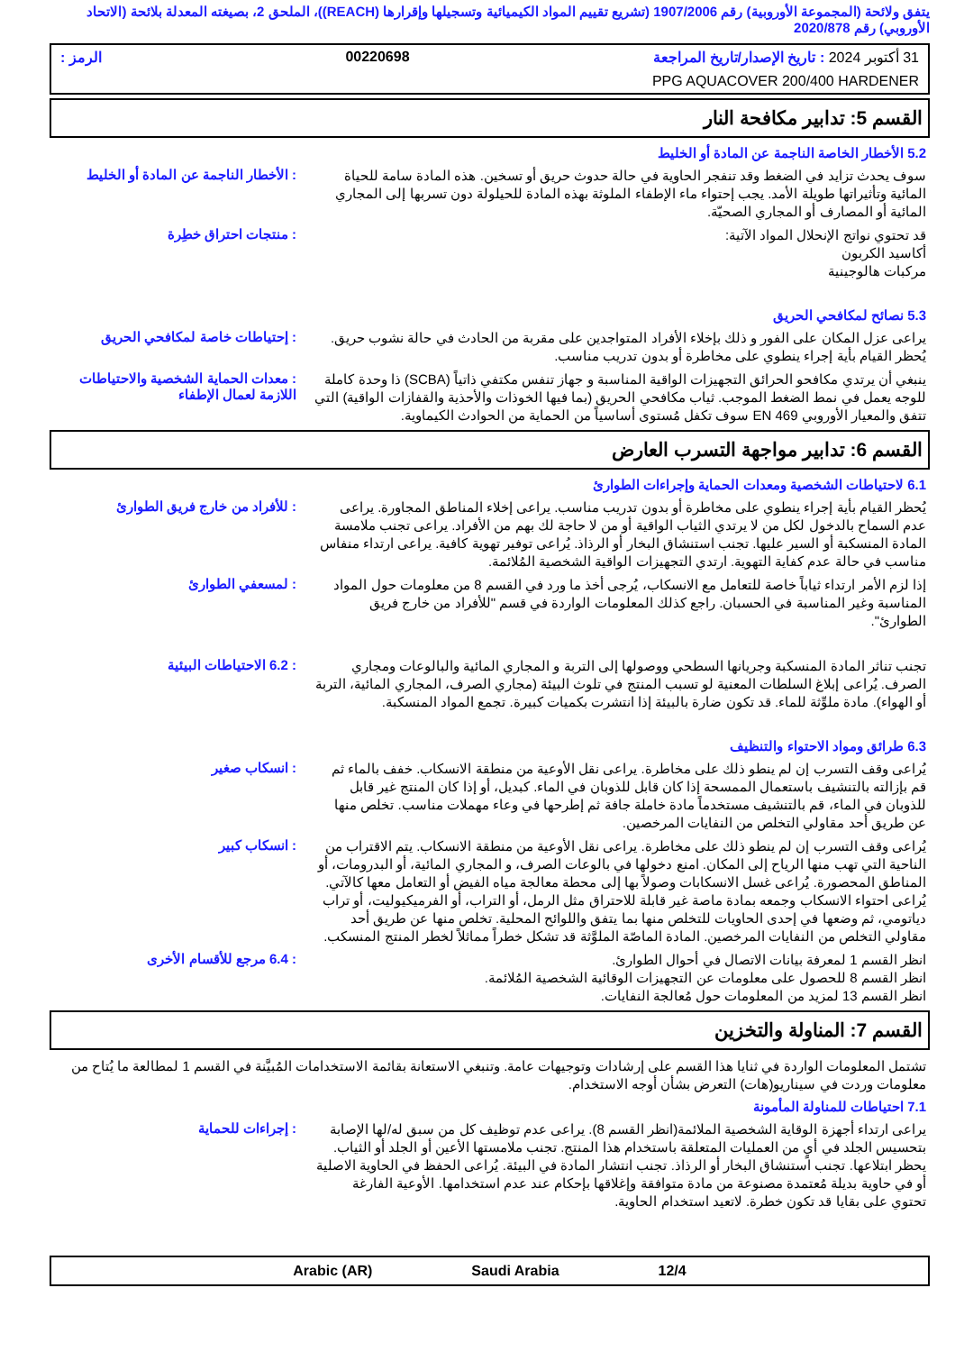يتفق ولائحة (المجموعة الأوروبية) رقم 1907/2006 (تشريع تقييم المواد الكيميائية وتسجيلها وإقرارها (REACH))، الملحق 2، بصيغته المعدلة بلائحة (الاتحاد الأوروبي) رقم 2020/878
31 أكتوبر 2024 : تاريخ الإصدار/تاريخ المراجعة 00220698 الرمز :
PPG AQUACOVER 200/400 HARDENER
القسم 5: تدابير مكافحة النار
5.2 الأخطار الخاصة الناجمة عن المادة أو الخليط
: الأخطار الناجمة عن المادة أو الخليط
سوف يحدث تزايد في الضغط وقد تنفجر الحاوية في حالة حدوث حريق أو تسخين. هذه المادة سامة للحياة المائية وتأثيراتها طويلة الأمد. يجب إحتواء ماء الإطفاء الملوثة بهذه المادة للحيلولة دون تسربها إلى المجاري المائية أو المصارف أو المجاري الصحيّة.
: منتجات احتراق خطِرة
قد تحتوي نواتج الإنحلال المواد الآتية:
أكاسيد الكربون
مركبات هالوجينية
5.3 نصائح لمكافحي الحريق
: إحتياطات خاصة لمكافحي الحريق
يراعى عزل المكان على الفور و ذلك بإخلاء الأفراد المتواجدين على مقربة من الحادث في حالة نشوب حريق. يُحظر القيام بأية إجراء ينطوي على مخاطرة أو بدون تدريب مناسب.
: معدات الحماية الشخصية والاحتياطات اللازمة لعمال الإطفاء
ينبغي أن يرتدي مكافحو الحرائق التجهيزات الواقية المناسبة و جهاز تنفس مكتفي ذاتياً (SCBA) ذا وحدة كاملة للوجه يعمل في نمط الضغط الموجب. ثياب مكافحي الحريق (بما فيها الخوذات والأحذية والقفازات الواقية) التي تتفق والمعيار الأوروبي EN 469 سوف تكفل مُستوى أساسياً من الحماية من الحوادث الكيماوية.
القسم 6: تدابير مواجهة التسرب العارض
6.1 لاحتياطات الشخصية ومعدات الحماية وإجراءات الطوارئ
: للأفراد من خارج فريق الطوارئ
يُحظر القيام بأية إجراء ينطوي على مخاطرة أو بدون تدريب مناسب. يراعى إخلاء المناطق المجاورة. يراعى عدم السماح بالدخول لكل من لا يرتدي الثياب الواقية أو من لا حاجة لك بهم من الأفراد. يراعى تجنب ملامسة المادة المنسكبة أو السير عليها. تجنب استنشاق البخار أو الرذاذ. يُراعى توفير تهوية كافية. يراعى ارتداء منفاس مناسب في حالة عدم كفاية التهوية. ارتدي التجهيزات الواقية الشخصية المُلائمة.
: لمسعفي الطوارئ
إذا لزم الأمر ارتداء ثياباً خاصة للتعامل مع الانسكاب، يُرجى أخذ ما ورد في القسم 8 من معلومات حول المواد المناسبة وغير المناسبة في الحسبان. راجع كذلك المعلومات الواردة في قسم "للأفراد من خارج فريق الطوارئ".
: 6.2 الاحتياطات البيئية
تجنب تناثر المادة المنسكبة وجريانها السطحي ووصولها إلى التربة و المجاري المائية والبالوعات ومجاري الصرف. يُراعى إبلاغ السلطات المعنية لو تسبب المنتج في تلوث البيئة (مجاري الصرف، المجاري المائية، التربة أو الهواء). مادة ملوِّثة للماء. قد تكون ضارة بالبيئة إذا انتشرت بكميات كبيرة. تجمع المواد المنسكبة.
6.3 طرائق ومواد الاحتواء والتنظيف
: انسكاب صغير
يُراعى وقف التسرب إن لم ينطو ذلك على مخاطرة. يراعى نقل الأوعية من منطقة الانسكاب. خفف بالماء ثم قم بإزالته بالتنشيف باستعمال الممسحة إذا كان قابل للذوبان في الماء. كبديل، أو إذا كان المنتج غير قابل للذوبان في الماء، قم بالتنشيف مستخدماً مادة خاملة جافة ثم إطرحها في وعاء مهملات مناسب. تخلص منها عن طريق أحد مقاولي التخلص من النفايات المرخصين.
: انسكاب كبير
يُراعى وقف التسرب إن لم ينطو ذلك على مخاطرة. يراعى نقل الأوعية من منطقة الانسكاب. يتم الاقتراب من الناحية التي تهب منها الرياح إلى المكان. امنع دخولها في بالوعات الصرف، و المجاري المائية، أو البدرومات، أو المناطق المحصورة. يُراعى غسل الانسكابات وصولاً بها إلى محطة معالجة مياه الفيض أو التعامل معها كالآتي. يُراعى احتواء الانسكاب وجمعه بمادة ماصة غير قابلة للاحتراق مثل الرمل، أو التراب، أو الفرميكيوليت، أو تراب دياتومي، ثم وضعها في إحدى الحاويات للتخلص منها بما يتفق واللوائح المحلية. تخلص منها عن طريق أحد مقاولي التخلص من النفايات المرخصين. المادة الماصّة الملوَّثة قد تشكل خطراً مماثلاً لخطر المنتج المنسكب.
: 6.4 مرجع للأقسام الأخرى
انظر القسم 1 لمعرفة بيانات الاتصال في أحوال الطوارئ.
انظر القسم 8 للحصول على معلومات عن التجهيزات الوقائية الشخصية المُلائمة.
انظر القسم 13 لمزيد من المعلومات حول مُعالجة النفايات.
القسم 7: المناولة والتخزين
تشتمل المعلومات الواردة في ثنايا هذا القسم على إرشادات وتوجيهات عامة. وتنبغي الاستعانة بقائمة الاستخدامات المُبيَّنة في القسم 1 لمطالعة ما يُتاح من معلومات وردت في سيناريو(هات) التعرض بشأن أوجه الاستخدام.
7.1 احتياطات للمناولة المأمونة
: إجراءات للحماية
يراعى ارتداء أجهزة الوقاية الشخصية الملائمة(انظر القسم 8). يراعى عدم توظيف كل من سبق له/لها الإصابة بتحسيس الجلد في أيٍ من العمليات المتعلقة باستخدام هذا المنتج. تجنب ملامستها الأعين أو الجلد أو الثياب. يحظر ابتلاعها. تجنب استنشاق البخار أو الرذاذ. تجنب انتشار المادة في البيئة. يُراعى الحفظ في الحاوية الاصلية أو في حاوية بديلة مُعتمدة مصنوعة من مادة متوافقة وإغلاقها بإحكام عند عدم استخدامها. الأوعية الفارغة تحتوي على بقايا قد تكون خطرة. لاتعيد استخدام الحاوية.
12/4 Saudi Arabia Arabic (AR)